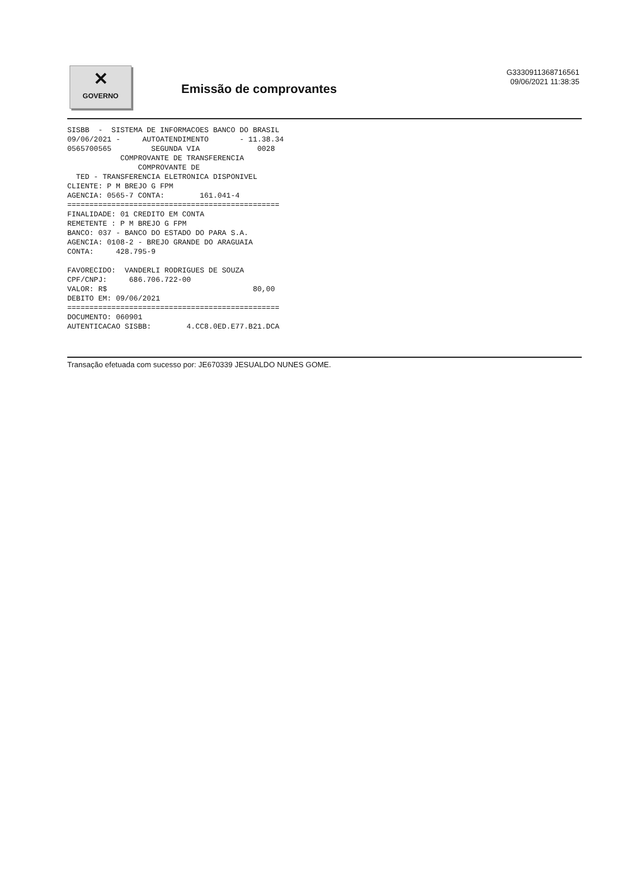✕
GOVERNO
Emissão de comprovantes
G3330911368716561
09/06/2021 11:38:35
SISBB  -  SISTEMA DE INFORMACOES BANCO DO BRASIL
09/06/2021 -     AUTOATENDIMENTO       - 11.38.34
0565700565         SEGUNDA VIA             0028
            COMPROVANTE DE TRANSFERENCIA
                COMPROVANTE DE
  TED - TRANSFERENCIA ELETRONICA DISPONIVEL
CLIENTE: P M BREJO G FPM
AGENCIA: 0565-7 CONTA:        161.041-4
================================================
FINALIDADE: 01 CREDITO EM CONTA
REMETENTE : P M BREJO G FPM
BANCO: 037 - BANCO DO ESTADO DO PARA S.A.
AGENCIA: 0108-2 - BREJO GRANDE DO ARAGUAIA
CONTA:     428.795-9

FAVORECIDO:  VANDERLI RODRIGUES DE SOUZA
CPF/CNPJ:     686.706.722-00
VALOR: R$                                 80,00
DEBITO EM: 09/06/2021
================================================
DOCUMENTO: 060901
AUTENTICACAO SISBB:        4.CC8.0ED.E77.B21.DCA
Transação efetuada com sucesso por: JE670339 JESUALDO NUNES GOME.